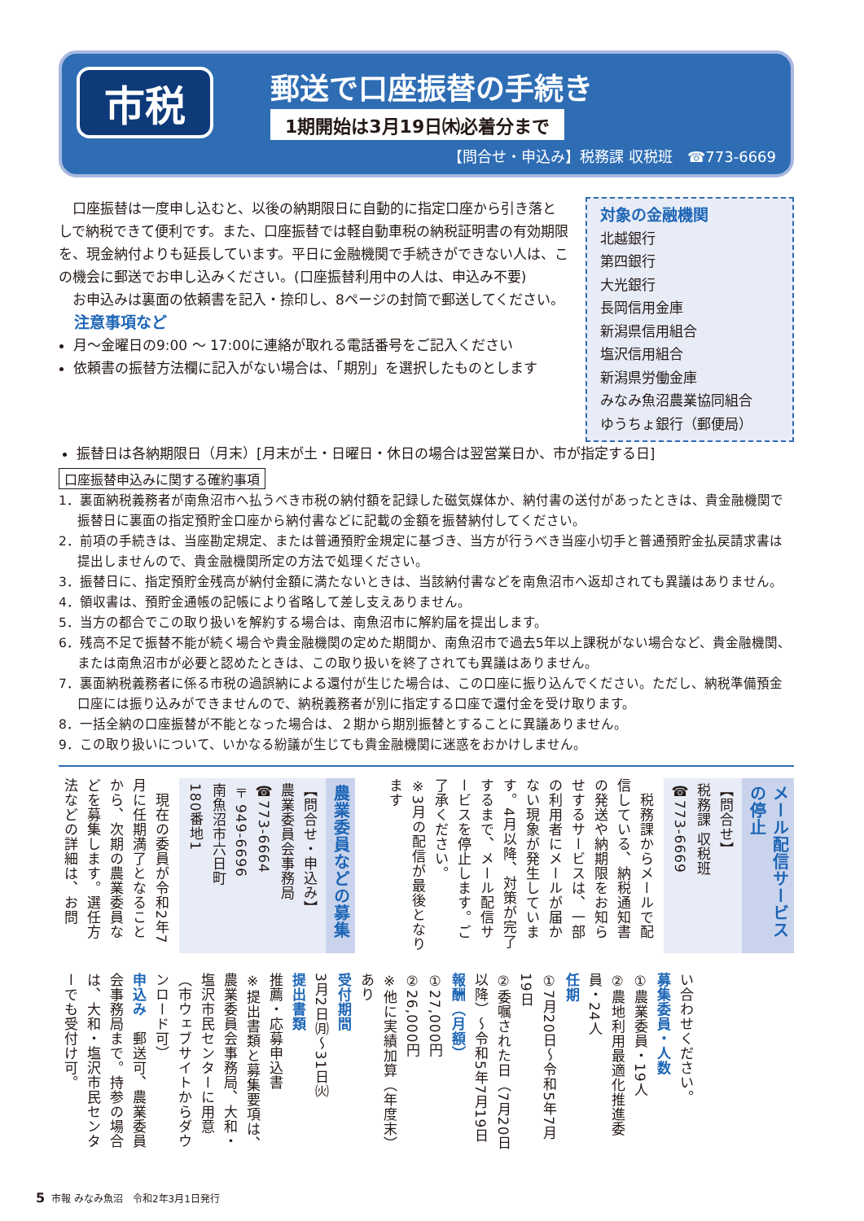市税
郵送で口座振替の手続き
1期開始は3月19日㈭必着分まで
【問合せ・申込み】税務課 収税班　☎773-6669
口座振替は一度申し込むと、以後の納期限日に自動的に指定口座から引き落としで納税できて便利です。また、口座振替では軽自動車税の納税証明書の有効期限を、現金納付よりも延長しています。平日に金融機関で手続きができない人は、この機会に郵送でお申し込みください。(口座振替利用中の人は、申込み不要)
お申込みは裏面の依頼書を記入・捺印し、8ページの封筒で郵送してください。
注意事項など
月～金曜日の9:00 ～ 17:00に連絡が取れる電話番号をご記入ください
依頼書の振替方法欄に記入がない場合は、「期別」を選択したものとします
対象の金融機関
北越銀行
第四銀行
大光銀行
長岡信用金庫
新潟県信用組合
塩沢信用組合
新潟県労働金庫
みなみ魚沼農業協同組合
ゆうちょ銀行（郵便局）
振替日は各納期限日（月末）[月末が土・日曜日・休日の場合は翌営業日か、市が指定する日]
口座振替申込みに関する確約事項
1．裏面納税義務者が南魚沼市へ払うべき市税の納付額を記録した磁気媒体か、納付書の送付があったときは、貴金融機関で振替日に裏面の指定預貯金口座から納付書などに記載の金額を振替納付してください。
2．前項の手続きは、当座勘定規定、または普通預貯金規定に基づき、当方が行うべき当座小切手と普通預貯金払戻請求書は提出しませんので、貴金融機関所定の方法で処理ください。
3．振替日に、指定預貯金残高が納付金額に満たないときは、当該納付書などを南魚沼市へ返却されても異議はありません。
4．領収書は、預貯金通帳の記帳により省略して差し支えありません。
5．当方の都合でこの取り扱いを解約する場合は、南魚沼市に解約届を提出します。
6．残高不足で振替不能が続く場合や貴金融機関の定めた期間か、南魚沼市で過去5年以上課税がない場合など、貴金融機関、または南魚沼市が必要と認めたときは、この取り扱いを終了されても異議はありません。
7．裏面納税義務者に係る市税の過誤納による還付が生じた場合は、この口座に振り込んでください。ただし、納税準備預金口座には振り込みができませんので、納税義務者が別に指定する口座で還付金を受け取ります。
8．一括全納の口座振替が不能となった場合は、２期から期別振替とすることに異議ありません。
9．この取り扱いについて、いかなる紛議が生じても貴金融機関に迷惑をおかけしません。
メール配信サービスの停止
【問合せ】
税務課 収税班
☎773-6669
　税務課からメールで配信している、納税通知書の発送や納期限をお知らせするサービスは、一部の利用者にメールが届かない現象が発生しています。4月以降、対策が完了するまで、メール配信サービスを停止します。ご了承ください。
※3月の配信が最後となります
農業委員などの募集
【問合せ・申込み】
農業委員会事務局
☎773-6664
〒949-6696
南魚沼市六日町
180番地1
　現在の委員が令和2年7月に任期満了となることから、次期の農業委員などを募集します。選任方法などの詳細は、お問
い合わせください。
募集委員・人数
①農業委員・19人
②農地利用最適化推進委員・24人
任期
①7月20日～令和5年7月19日
②委嘱された日（7月20日以降）～令和5年7月19日
報酬（月額）
①27,000円
②26,000円
※他に実績加算（年度末）あり
受付期間
3月2日㈪～31日㈫
提出書類
推薦・応募申込書
※提出書類と募集要項は、農業委員会事務局、大和・塩沢市民センターに用意（市ウェブサイトからダウンロード可）
申込み　郵送可、農業委員会事務局まで。持参の場合は、大和・塩沢市民センターでも受付け可。
5 市報 みなみ魚沼　令和2年3月1日発行